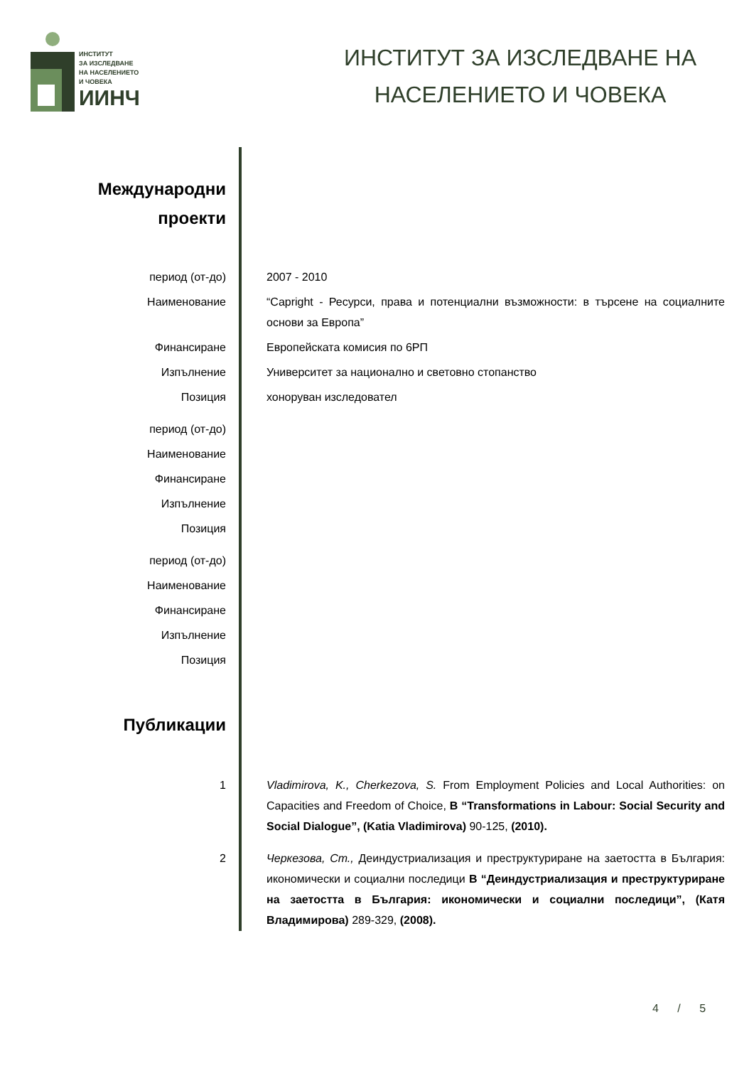ИНСТИТУТ
ЗА ИЗСЛЕДВАНЕ
НА НАСЕЛЕНИЕТО
И ЧОВЕКА
ИИНЧ
ИНСТИТУТ ЗА ИЗСЛЕДВАНЕ НА
НАСЕЛЕНИЕТО И ЧОВЕКА
Международни
проекти
период (от-до) 2007 - 2010
Наименование “Capright - Ресурси, права и потенциални възможности: в търсене на социалните основи за Европа”
Финансиране Европейската комисия по 6РП
Изпълнение Университет за национално и световно стопанство
Позиция хоноруван изследовател
период (от-до)
Наименование
Финансиране
Изпълнение
Позиция
период (от-до)
Наименование
Финансиране
Изпълнение
Позиция
Публикации
1 Vladimirova, K., Cherkezova, S. From Employment Policies and Local Authorities: on Capacities and Freedom of Choice, В “Transformations in Labour: Social Security and Social Dialogue”, (Katia Vladimirova) 90-125, (2010).
2 Черкезова, Ст., Деиндустриализация и преструктуриране на заетостта в България: икономически и социални последици В “Деиндустриализация и преструктуриране на заетостта в България: икономически и социални последици”, (Катя Владимирова) 289-329, (2008).
4 / 5